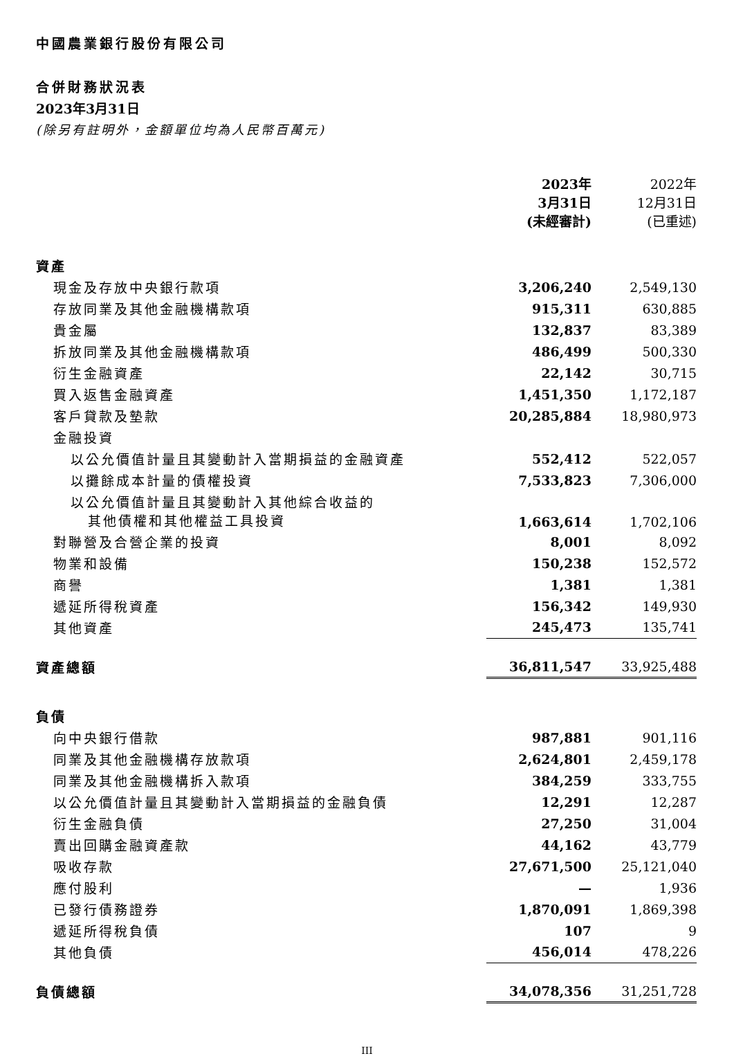中國農業銀行股份有限公司
合併財務狀況表
2023年3月31日
(除另有註明外，金額單位均為人民幣百萬元)
| | 2023年 3月31日 (未經審計) | | 2022年 12月31日 (已重述) |
| --- | --- | --- | --- |
| 資產 | | | |
| 現金及存放中央銀行款項 | 3,206,240 | | 2,549,130 |
| 存放同業及其他金融機構款項 | 915,311 | | 630,885 |
| 貴金屬 | 132,837 | | 83,389 |
| 拆放同業及其他金融機構款項 | 486,499 | | 500,330 |
| 衍生金融資產 | 22,142 | | 30,715 |
| 買入返售金融資產 | 1,451,350 | | 1,172,187 |
| 客戶貸款及墊款 | 20,285,884 | | 18,980,973 |
| 金融投資 | | | |
| 以公允價值計量且其變動計入當期損益的金融資產 | 552,412 | | 522,057 |
| 以攤餘成本計量的債權投資 | 7,533,823 | | 7,306,000 |
| 以公允價值計量且其變動計入其他綜合收益的 其他債權和其他權益工具投資 | 1,663,614 | | 1,702,106 |
| 對聯營及合營企業的投資 | 8,001 | | 8,092 |
| 物業和設備 | 150,238 | | 152,572 |
| 商譽 | 1,381 | | 1,381 |
| 遞延所得稅資產 | 156,342 | | 149,930 |
| 其他資產 | 245,473 | | 135,741 |
| 資產總額 | 36,811,547 | | 33,925,488 |
| 負債 | | | |
| 向中央銀行借款 | 987,881 | | 901,116 |
| 同業及其他金融機構存放款項 | 2,624,801 | | 2,459,178 |
| 同業及其他金融機構拆入款項 | 384,259 | | 333,755 |
| 以公允價值計量且其變動計入當期損益的金融負債 | 12,291 | | 12,287 |
| 衍生金融負債 | 27,250 | | 31,004 |
| 賣出回購金融資產款 | 44,162 | | 43,779 |
| 吸收存款 | 27,671,500 | | 25,121,040 |
| 應付股利 | — | | 1,936 |
| 已發行債務證券 | 1,870,091 | | 1,869,398 |
| 遞延所得稅負債 | 107 | | 9 |
| 其他負債 | 456,014 | | 478,226 |
| 負債總額 | 34,078,356 | | 31,251,728 |
III